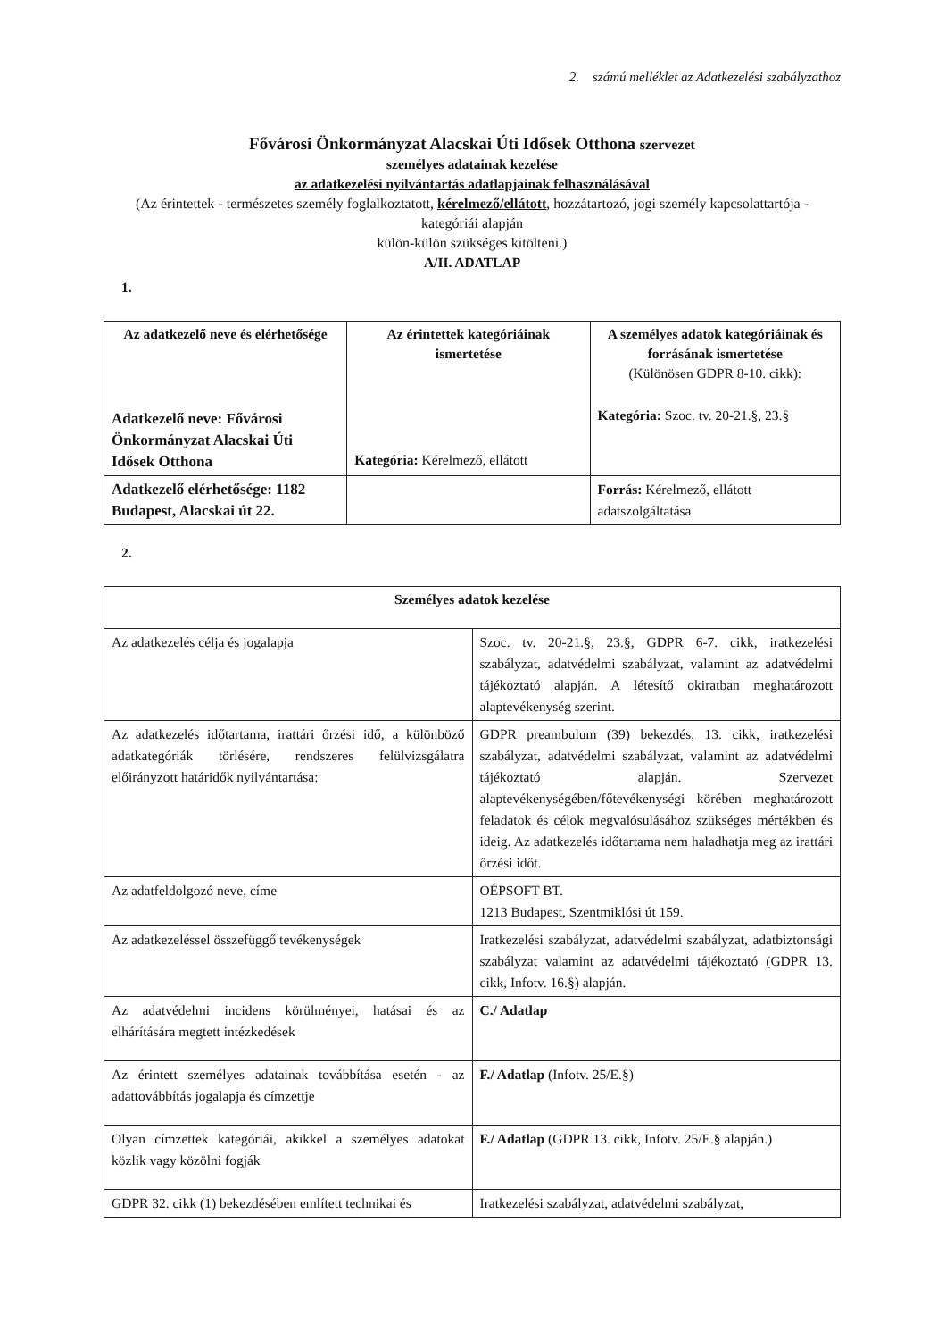2. számú melléklet az Adatkezelési szabályzathoz
Fővárosi Önkormányzat Alacskai Úti Idősek Otthona szervezet
személyes adatainak kezelése
az adatkezelési nyilvántartás adatlapjainak felhasználásával
(Az érintettek - természetes személy foglalkoztatott, kérelmező/ellátott, hozzátartozó, jogi személy kapcsolattartója -
kategóriái alapján
külön-külön szükséges kitölteni.)
A/II. ADATLAP
1.
| Az adatkezelő neve és elérhetősége Adatkezelő neve: Fővárosi Önkormányzat Alacskai Úti Idősek Otthona | Az érintettek kategóriáinak ismertetése Kategória: Kérelmező, ellátott | A személyes adatok kategóriáinak és forrásának ismertetése (Különösen GDPR 8-10. cikk): Kategória: Szoc. tv. 20-21.§, 23.§ |
| Adatkezelő elérhetősége: 1182 Budapest, Alacskai út 22. | | Forrás: Kérelmező, ellátott adatszolgáltatása |
2.
| Személyes adatok kezelése | |
| Az adatkezelés célja és jogalapja | Szoc. tv. 20-21.§, 23.§, GDPR 6-7. cikk, iratkezelési szabályzat, adatvédelmi szabályzat, valamint az adatvédelmi tájékoztató alapján. A létesítő okiratban meghatározott alaptevékenység szerint. |
| Az adatkezelés időtartama, irattári őrzési idő, a különböző adatkategóriák törlésére, rendszeres felülvizsgálatra előirányzott határidők nyilvántartása: | GDPR preambulum (39) bekezdés, 13. cikk, iratkezelési szabályzat, adatvédelmi szabályzat, valamint az adatvédelmi tájékoztató alapján. Szervezet alaptevékenységében/főtevékenységi körében meghatározott feladatok és célok megvalósulásához szükséges mértékben és ideig. Az adatkezelés időtartama nem haladhatja meg az irattári őrzési időt. |
| Az adatfeldolgozó neve, címe | OÉPSOFT BT. 1213 Budapest, Szentmiklósi út 159. |
| Az adatkezeléssel összefüggő tevékenységek | Iratkezelési szabályzat, adatvédelmi szabályzat, adatbiztonsági szabályzat valamint az adatvédelmi tájékoztató (GDPR 13. cikk, Infotv. 16.§) alapján. |
| Az adatvédelmi incidens körülményei, hatásai és az elhárítására megtett intézkedések | C./ Adatlap |
| Az érintett személyes adatainak továbbítása esetén - az adattovábbítás jogalapja és címzettje | F./ Adatlap (Infotv. 25/E.§) |
| Olyan címzettek kategóriái, akikkel a személyes adatokat közlik vagy közölni fogják | F./ Adatlap (GDPR 13. cikk, Infotv. 25/E.§ alapján.) |
| GDPR 32. cikk (1) bekezdésében említett technikai és | Iratkezelési szabályzat, adatvédelmi szabályzat, |